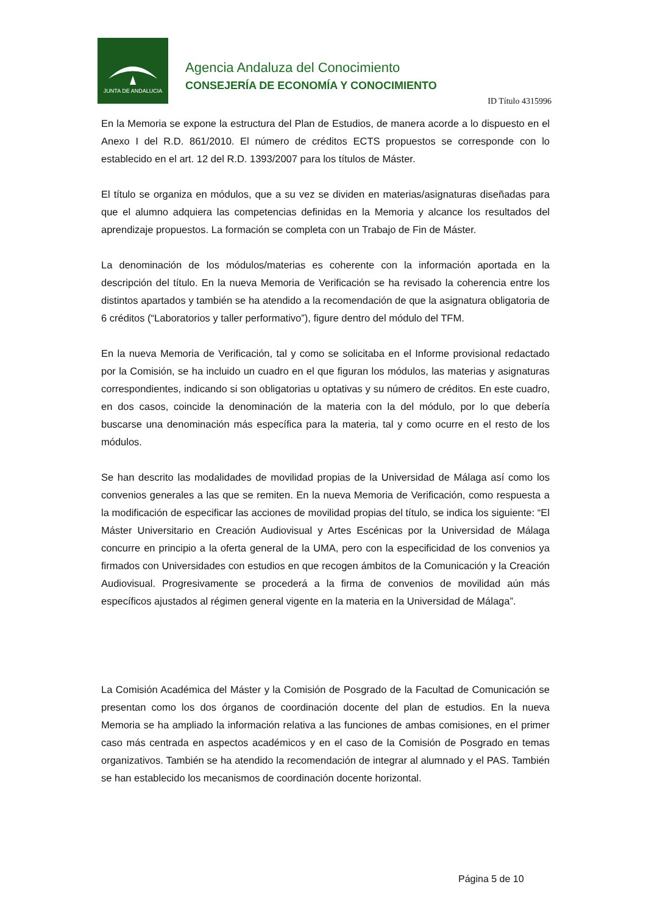JUNTA DE ANDALUCIA
Agencia Andaluza del Conocimiento
CONSEJERÍA DE ECONOMÍA Y CONOCIMIENTO
ID Título 4315996
En la Memoria se expone la estructura del Plan de Estudios, de manera acorde a lo dispuesto en el Anexo I del R.D. 861/2010. El número de créditos ECTS propuestos se corresponde con lo establecido en el art. 12 del R.D. 1393/2007 para los títulos de Máster.
El título se organiza en módulos, que a su vez se dividen en materias/asignaturas diseñadas para que el alumno adquiera las competencias definidas en la Memoria y alcance los resultados del aprendizaje propuestos. La formación se completa con un Trabajo de Fin de Máster.
La denominación de los módulos/materias es coherente con la información aportada en la descripción del título. En la nueva Memoria de Verificación se ha revisado la coherencia entre los distintos apartados y también se ha atendido a la recomendación de que la asignatura obligatoria de 6 créditos (“Laboratorios y taller performativo”), figure dentro del módulo del TFM.
En la nueva Memoria de Verificación, tal y como se solicitaba en el Informe provisional redactado por la Comisión, se ha incluido un cuadro en el que figuran los módulos, las materias y asignaturas correspondientes, indicando si son obligatorias u optativas y su número de créditos. En este cuadro, en dos casos, coincide la denominación de la materia con la del módulo, por lo que debería buscarse una denominación más específica para la materia, tal y como ocurre en el resto de los módulos.
Se han descrito las modalidades de movilidad propias de la Universidad de Málaga así como los convenios generales a las que se remiten. En la nueva Memoria de Verificación, como respuesta a la modificación de especificar las acciones de movilidad propias del título, se indica los siguiente: “El Máster Universitario en Creación Audiovisual y Artes Escénicas por la Universidad de Málaga concurre en principio a la oferta general de la UMA, pero con la especificidad de los convenios ya firmados con Universidades con estudios en que recogen ámbitos de la Comunicación y la Creación Audiovisual. Progresivamente se procederá a la firma de convenios de movilidad aún más específicos ajustados al régimen general vigente en la materia en la Universidad de Málaga”.
La Comisión Académica del Máster y la Comisión de Posgrado de la Facultad de Comunicación se presentan como los dos órganos de coordinación docente del plan de estudios. En la nueva Memoria se ha ampliado la información relativa a las funciones de ambas comisiones, en el primer caso más centrada en aspectos académicos y en el caso de la Comisión de Posgrado en temas organizativos. También se ha atendido la recomendación de integrar al alumnado y el PAS. También se han establecido los mecanismos de coordinación docente horizontal.
Página 5 de 10